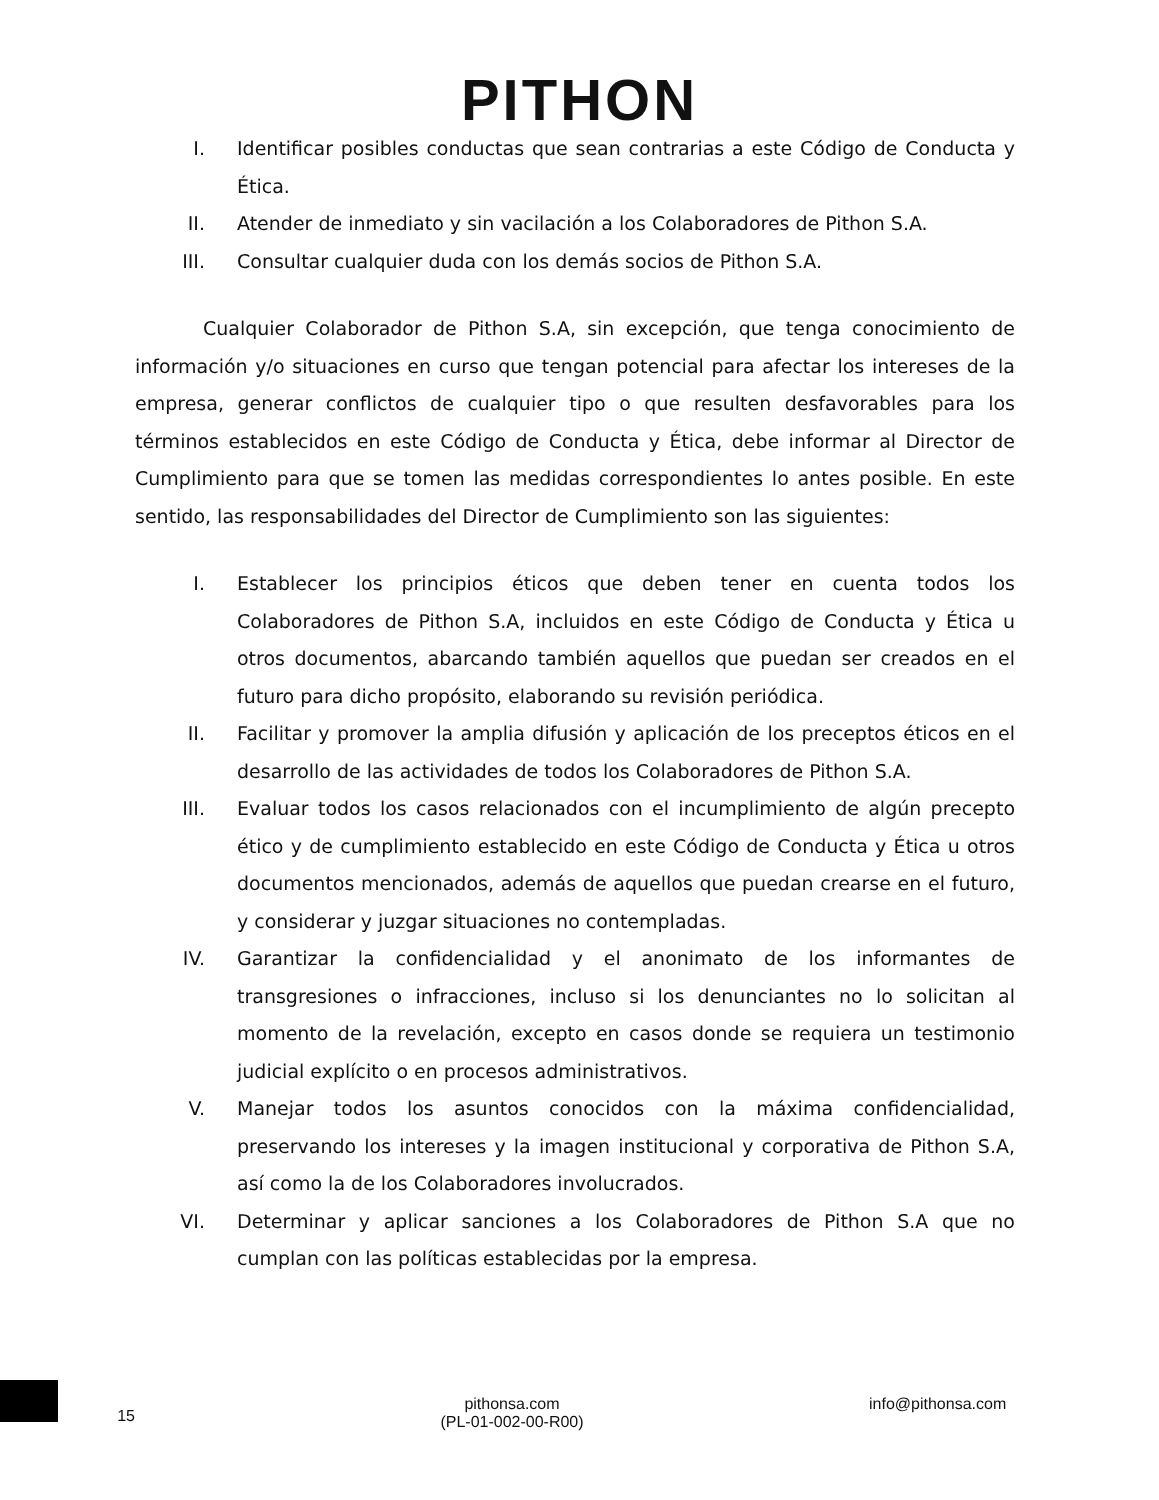PITHON
I. Identificar posibles conductas que sean contrarias a este Código de Conducta y Ética.
II. Atender de inmediato y sin vacilación a los Colaboradores de Pithon S.A.
III. Consultar cualquier duda con los demás socios de Pithon S.A.
Cualquier Colaborador de Pithon S.A, sin excepción, que tenga conocimiento de información y/o situaciones en curso que tengan potencial para afectar los intereses de la empresa, generar conflictos de cualquier tipo o que resulten desfavorables para los términos establecidos en este Código de Conducta y Ética, debe informar al Director de Cumplimiento para que se tomen las medidas correspondientes lo antes posible. En este sentido, las responsabilidades del Director de Cumplimiento son las siguientes:
I. Establecer los principios éticos que deben tener en cuenta todos los Colaboradores de Pithon S.A, incluidos en este Código de Conducta y Ética u otros documentos, abarcando también aquellos que puedan ser creados en el futuro para dicho propósito, elaborando su revisión periódica.
II. Facilitar y promover la amplia difusión y aplicación de los preceptos éticos en el desarrollo de las actividades de todos los Colaboradores de Pithon S.A.
III. Evaluar todos los casos relacionados con el incumplimiento de algún precepto ético y de cumplimiento establecido en este Código de Conducta y Ética u otros documentos mencionados, además de aquellos que puedan crearse en el futuro, y considerar y juzgar situaciones no contempladas.
IV. Garantizar la confidencialidad y el anonimato de los informantes de transgresiones o infracciones, incluso si los denunciantes no lo solicitan al momento de la revelación, excepto en casos donde se requiera un testimonio judicial explícito o en procesos administrativos.
V. Manejar todos los asuntos conocidos con la máxima confidencialidad, preservando los intereses y la imagen institucional y corporativa de Pithon S.A, así como la de los Colaboradores involucrados.
VI. Determinar y aplicar sanciones a los Colaboradores de Pithon S.A que no cumplan con las políticas establecidas por la empresa.
15
pithonsa.com
(PL-01-002-00-R00)
info@pithonsa.com